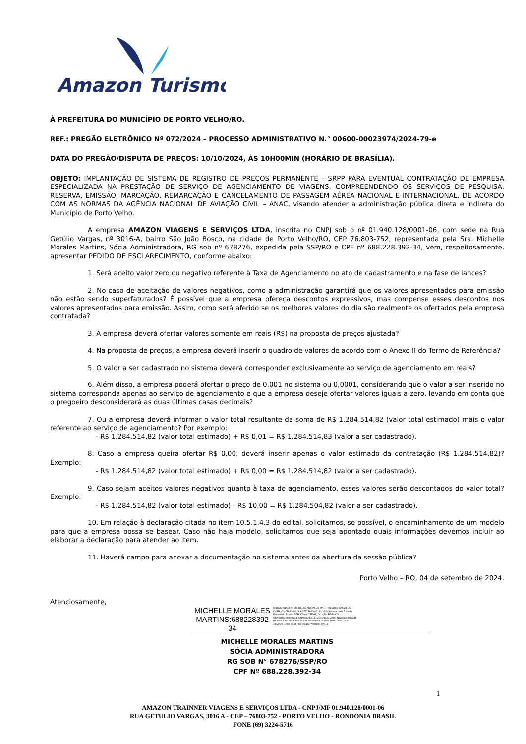Amazon Turismo
À PREFEITURA DO MUNICÍPIO DE PORTO VELHO/RO.
REF.: PREGÃO ELETRÔNICO Nº 072/2024 – PROCESSO ADMINISTRATIVO N.° 00600-00023974/2024-79-e
DATA DO PREGÃO/DISPUTA DE PREÇOS: 10/10/2024, ÀS 10H00MIN (HORÁRIO DE BRASÍLIA).
OBJETO: IMPLANTAÇÃO DE SISTEMA DE REGISTRO DE PREÇOS PERMANENTE – SRPP PARA EVENTUAL CONTRATAÇÃO DE EMPRESA ESPECIALIZADA NA PRESTAÇÃO DE SERVIÇO DE AGENCIAMENTO DE VIAGENS, COMPREENDENDO OS SERVIÇOS DE PESQUISA, RESERVA, EMISSÃO, MARCAÇÃO, REMARCAÇÃO E CANCELAMENTO DE PASSAGEM AÉREA NACIONAL E INTERNACIONAL, DE ACORDO COM AS NORMAS DA AGÊNCIA NACIONAL DE AVIAÇÃO CIVIL – ANAC, visando atender a administração pública direta e indireta do Município de Porto Velho.
A empresa AMAZON VIAGENS E SERVIÇOS LTDA, inscrita no CNPJ sob o nº 01.940.128/0001-06, com sede na Rua Getúlio Vargas, nº 3016-A, bairro São João Bosco, na cidade de Porto Velho/RO, CEP 76.803-752, representada pela Sra. Michelle Morales Martins, Sócia Administradora, RG sob nº 678276, expedida pela SSP/RO e CPF nº 688.228.392-34, vem, respeitosamente, apresentar PEDIDO DE ESCLARECIMENTO, conforme abaixo:
1. Será aceito valor zero ou negativo referente à Taxa de Agenciamento no ato de cadastramento e na fase de lances?
2. No caso de aceitação de valores negativos, como a administração garantirá que os valores apresentados para emissão não estão sendo superfaturados? É possível que a empresa ofereça descontos expressivos, mas compense esses descontos nos valores apresentados para emissão. Assim, como será aferido se os melhores valores do dia são realmente os ofertados pela empresa contratada?
3. A empresa deverá ofertar valores somente em reais (R$) na proposta de preços ajustada?
4. Na proposta de preços, a empresa deverá inserir o quadro de valores de acordo com o Anexo II do Termo de Referência?
5. O valor a ser cadastrado no sistema deverá corresponder exclusivamente ao serviço de agenciamento em reais?
6. Além disso, a empresa poderá ofertar o preço de 0,001 no sistema ou 0,0001, considerando que o valor a ser inserido no sistema corresponda apenas ao serviço de agenciamento e que a empresa deseje ofertar valores iguais a zero, levando em conta que o pregoeiro desconsiderará as duas últimas casas decimais?
7. Ou a empresa deverá informar o valor total resultante da soma de R$ 1.284.514,82 (valor total estimado) mais o valor referente ao serviço de agenciamento? Por exemplo:
- R$ 1.284.514,82 (valor total estimado) + R$ 0,01 = R$ 1.284.514,83 (valor a ser cadastrado).
8. Caso a empresa queira ofertar R$ 0,00, deverá inserir apenas o valor estimado da contratação (R$ 1.284.514,82)? Exemplo:
- R$ 1.284.514,82 (valor total estimado) + R$ 0,00 = R$ 1.284.514,82 (valor a ser cadastrado).
9. Caso sejam aceitos valores negativos quanto à taxa de agenciamento, esses valores serão descontados do valor total? Exemplo:
- R$ 1.284.514,82 (valor total estimado) - R$ 10,00 = R$ 1.284.504,82 (valor a ser cadastrado).
10. Em relação à declaração citada no item 10.5.1.4.3 do edital, solicitamos, se possível, o encaminhamento de um modelo para que a empresa possa se basear. Caso não haja modelo, solicitamos que seja apontado quais informações devemos incluir ao elaborar a declaração para atender ao item.
11. Haverá campo para anexar a documentação no sistema antes da abertura da sessão pública?
Porto Velho – RO, 04 de setembro de 2024.
Atenciosamente,
MICHELLE MORALES MARTINS:688228392 34
Digitally signed by MICHELLE MORALES MARTINS:68822839234 DN: C=BR, O=ICP-Brasil, OU=27273800000132, OU=Secretaria da Receita Federal do Brasil - RFB, OU=e-CPF A1, OU=(EM BRANCO ), OU=videoconferencia, CN=MICHELLE MORALES MARTINS:68822839234 Reason: I am the author of this document Location: Date: 2024.10.04 21:39:28-04'00' Foxit PDF Reader Version: 12.1.3
MICHELLE MORALES MARTINS
SÓCIA ADMINISTRADORA
RG SOB N° 678276/SSP/RO
CPF Nº 688.228.392-34
1
AMAZON TRAINNER VIAGENS E SERVIÇOS LTDA - CNPJ/MF 01.940.128/0001-06
RUA GETULIO VARGAS, 3016 A - CEP – 76803-752 - PORTO VELHO - RONDONIA BRASIL
FONE (69) 3224-5716